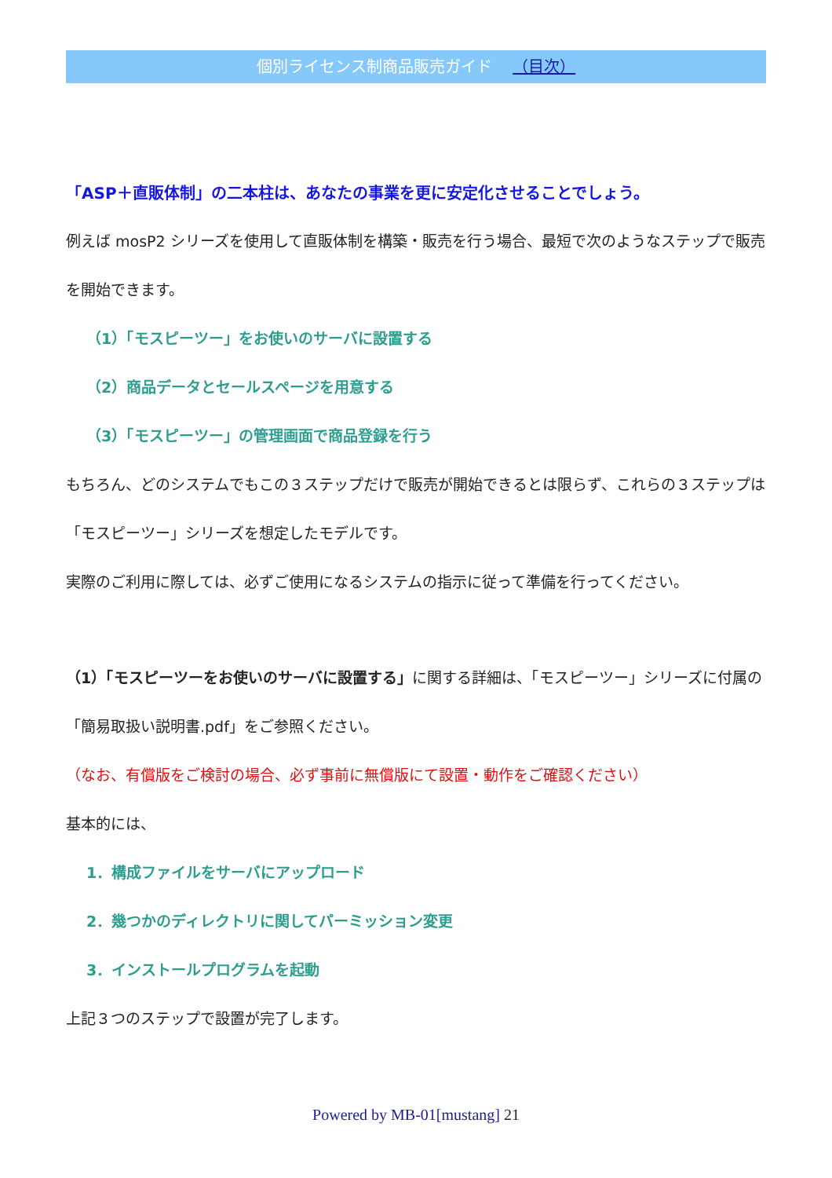個別ライセンス制商品販売ガイド （目次）
「ASP＋直販体制」の二本柱は、あなたの事業を更に安定化させることでしょう。
例えば mosP2 シリーズを使用して直販体制を構築・販売を行う場合、最短で次のようなステップで販売を開始できます。
（1）「モスピーツー」をお使いのサーバに設置する
（2）商品データとセールスページを用意する
（3）「モスピーツー」の管理画面で商品登録を行う
もちろん、どのシステムでもこの３ステップだけで販売が開始できるとは限らず、これらの３ステップは「モスピーツー」シリーズを想定したモデルです。
実際のご利用に際しては、必ずご使用になるシステムの指示に従って準備を行ってください。
（1）「モスピーツーをお使いのサーバに設置する」に関する詳細は、「モスピーツー」シリーズに付属の「簡易取扱い説明書.pdf」をご参照ください。
（なお、有償版をご検討の場合、必ず事前に無償版にて設置・動作をご確認ください）
基本的には、
1．構成ファイルをサーバにアップロード
2．幾つかのディレクトリに関してパーミッション変更
3．インストールプログラムを起動
上記３つのステップで設置が完了します。
Powered by MB-01[mustang] 21